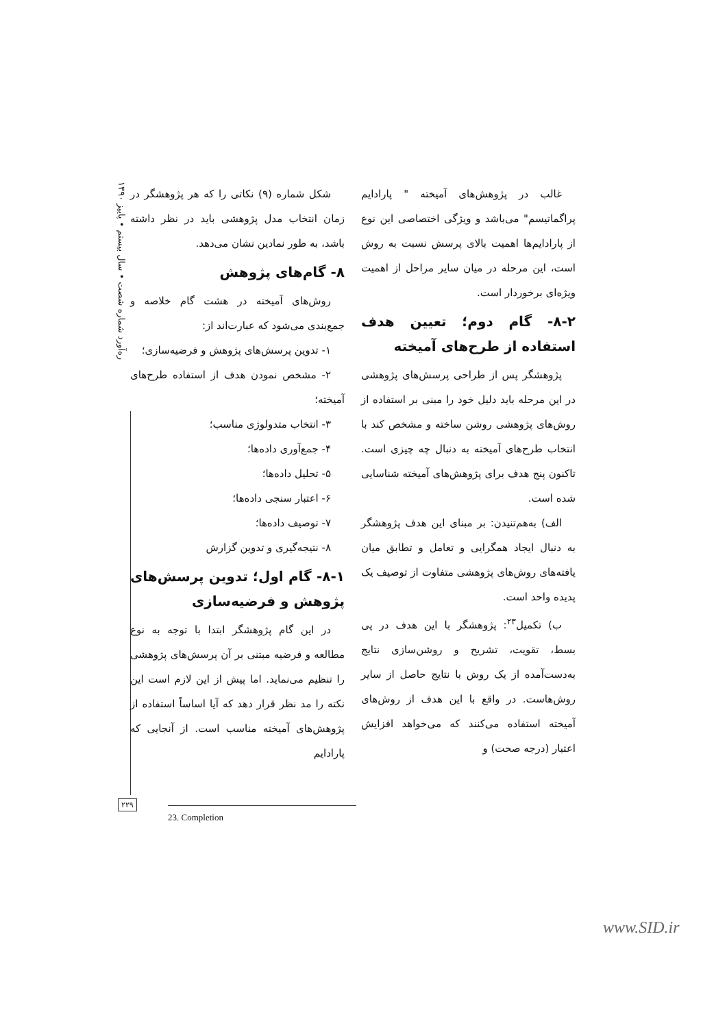ره‌آورد شماره شصت • سال بیستم • پاییز ۱۳۹۰
شکل شماره (۹) نکاتی را که هر پژوهشگر در زمان انتخاب مدل پژوهشی باید در نظر داشته باشد، به طور نمادین نشان می‌دهد.
۸- گام‌های پژوهش
روش‌های آمیخته در هشت گام خلاصه و جمع‌بندی می‌شود که عبارت‌اند از:
۱- تدوین پرسش‌های پژوهش و فرضیه‌سازی؛
۲- مشخص نمودن هدف از استفاده طرح‌های آمیخته؛
۳- انتخاب متدولوژی مناسب؛
۴- جمع‌آوری داده‌ها؛
۵- تحلیل داده‌ها؛
۶- اعتبار سنجی داده‌ها؛
۷- توصیف داده‌ها؛
۸- نتیجه‌گیری و تدوین گزارش
۸-۱- گام اول؛ تدوین پرسش‌های پژوهش و فرضیه‌سازی
در این گام پژوهشگر ابتدا با توجه به نوع مطالعه و فرضیه مبتنی بر آن پرسش‌های پژوهشی را تنظیم می‌نماید. اما پیش از این لازم است این نکته را مد نظر قرار دهد که آیا اساساً استفاده از پژوهش‌های آمیخته مناسب است. از آنجایی که پارادایم
غالب در پژوهش‌های آمیخته " پارادایم پراگماتیسم" می‌باشد و ویژگی اختصاصی این نوع از پارادایم‌ها اهمیت بالای پرسش نسبت به روش است، این مرحله در میان سایر مراحل از اهمیت ویژه‌ای برخوردار است.
۸-۲- گام دوم؛ تعیین هدف استفاده از طرح‌های آمیخته
پژوهشگر پس از طراحی پرسش‌های پژوهشی در این مرحله باید دلیل خود را مبنی بر استفاده از روش‌های پژوهشی روشن ساخته و مشخص کند با انتخاب طرح‌های آمیخته به دنبال چه چیزی است. تاکنون پنج هدف برای پژوهش‌های آمیخته شناسایی شده است.
الف) به‌هم‌تنیدن: بر مبنای این هدف پژوهشگر به دنبال ایجاد همگرایی و تعامل و تطابق میان یافته‌های روش‌های پژوهشی متفاوت از توصیف یک پدیده واحد است.
ب) تکمیل<sup>۲۳</sup>: پژوهشگر با این هدف در پی بسط، تقویت، تشریح و روشن‌سازی نتایج به‌دست‌آمده از یک روش با نتایج حاصل از سایر روش‌هاست. در واقع با این هدف از روش‌های آمیخته استفاده می‌کنند که می‌خواهد افزایش اعتبار (درجه صحت) و
۲۲۹
23. Completion
www.SID.ir